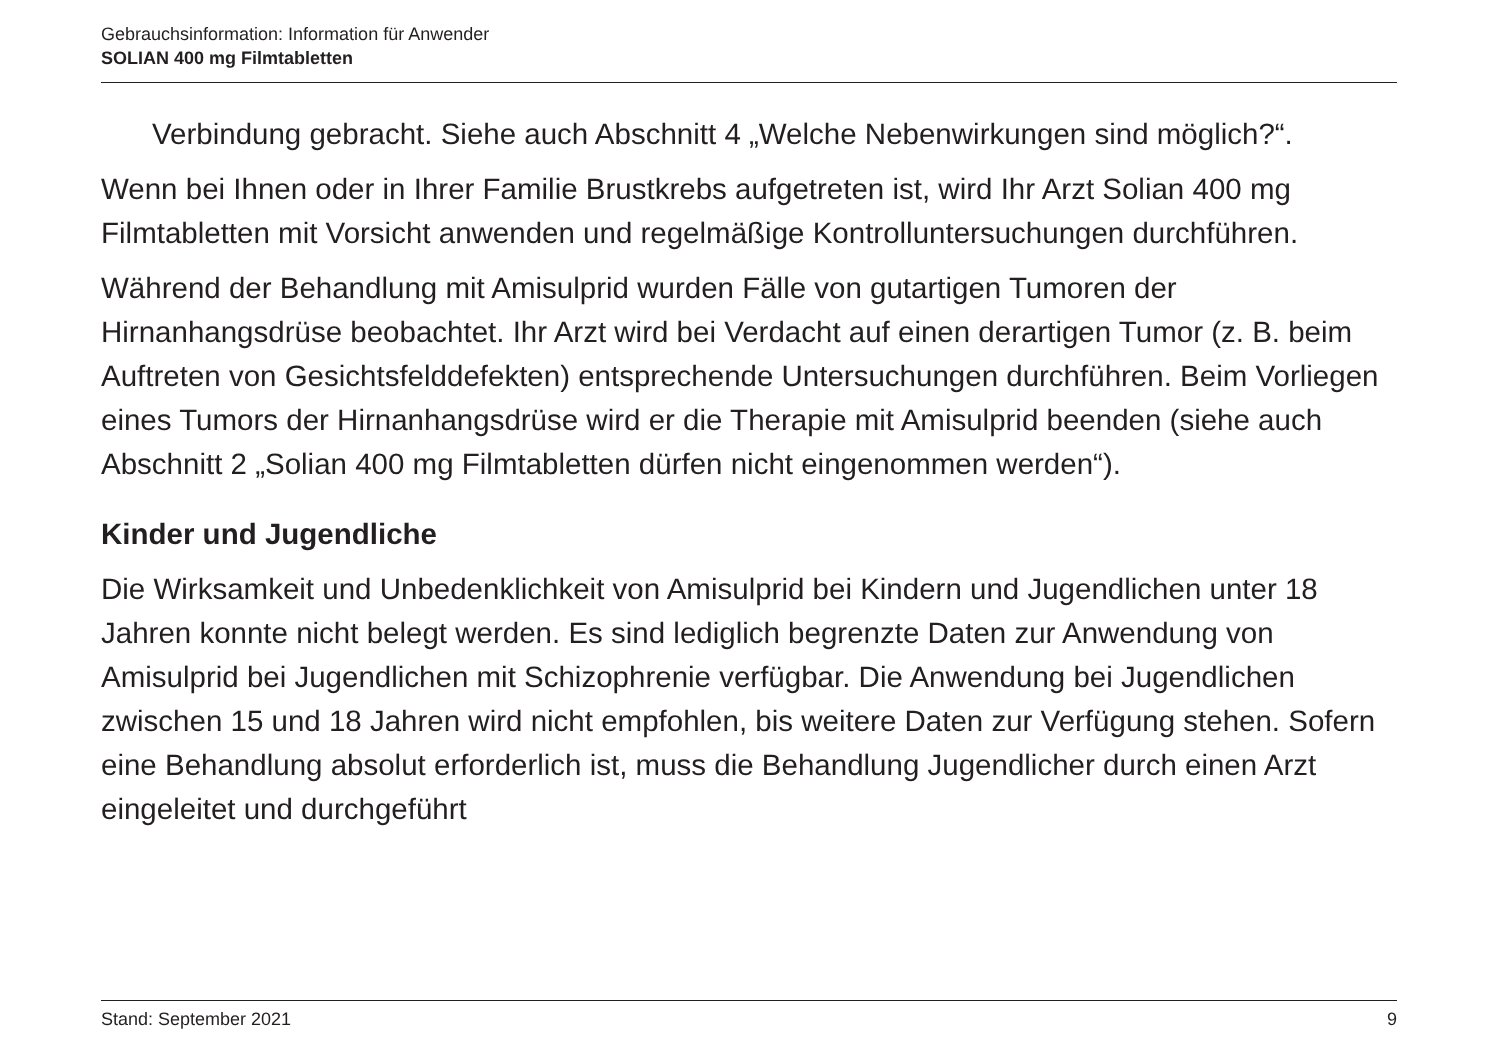Gebrauchsinformation: Information für Anwender
SOLIAN 400 mg Filmtabletten
Verbindung gebracht. Siehe auch Abschnitt 4 „Welche Nebenwirkungen sind möglich?“.
Wenn bei Ihnen oder in Ihrer Familie Brustkrebs aufgetreten ist, wird Ihr Arzt Solian 400 mg Filmtabletten mit Vorsicht anwenden und regelmäßige Kontrolluntersuchungen durchführen.
Während der Behandlung mit Amisulprid wurden Fälle von gutartigen Tumoren der Hirnanhangsdrüse beobachtet. Ihr Arzt wird bei Verdacht auf einen derartigen Tumor (z. B. beim Auftreten von Gesichtsfelddefekten) entsprechende Untersuchungen durchführen. Beim Vorliegen eines Tumors der Hirnanhangsdrüse wird er die Therapie mit Amisulprid beenden (siehe auch Abschnitt 2 „Solian 400 mg Filmtabletten dürfen nicht eingenommen werden“).
Kinder und Jugendliche
Die Wirksamkeit und Unbedenklichkeit von Amisulprid bei Kindern und Jugendlichen unter 18 Jahren konnte nicht belegt werden. Es sind lediglich begrenzte Daten zur Anwendung von Amisulprid bei Jugendlichen mit Schizophrenie verfügbar. Die Anwendung bei Jugendlichen zwischen 15 und 18 Jahren wird nicht empfohlen, bis weitere Daten zur Verfügung stehen. Sofern eine Behandlung absolut erforderlich ist, muss die Behandlung Jugendlicher durch einen Arzt eingeleitet und durchgeführt
Stand: September 2021 9